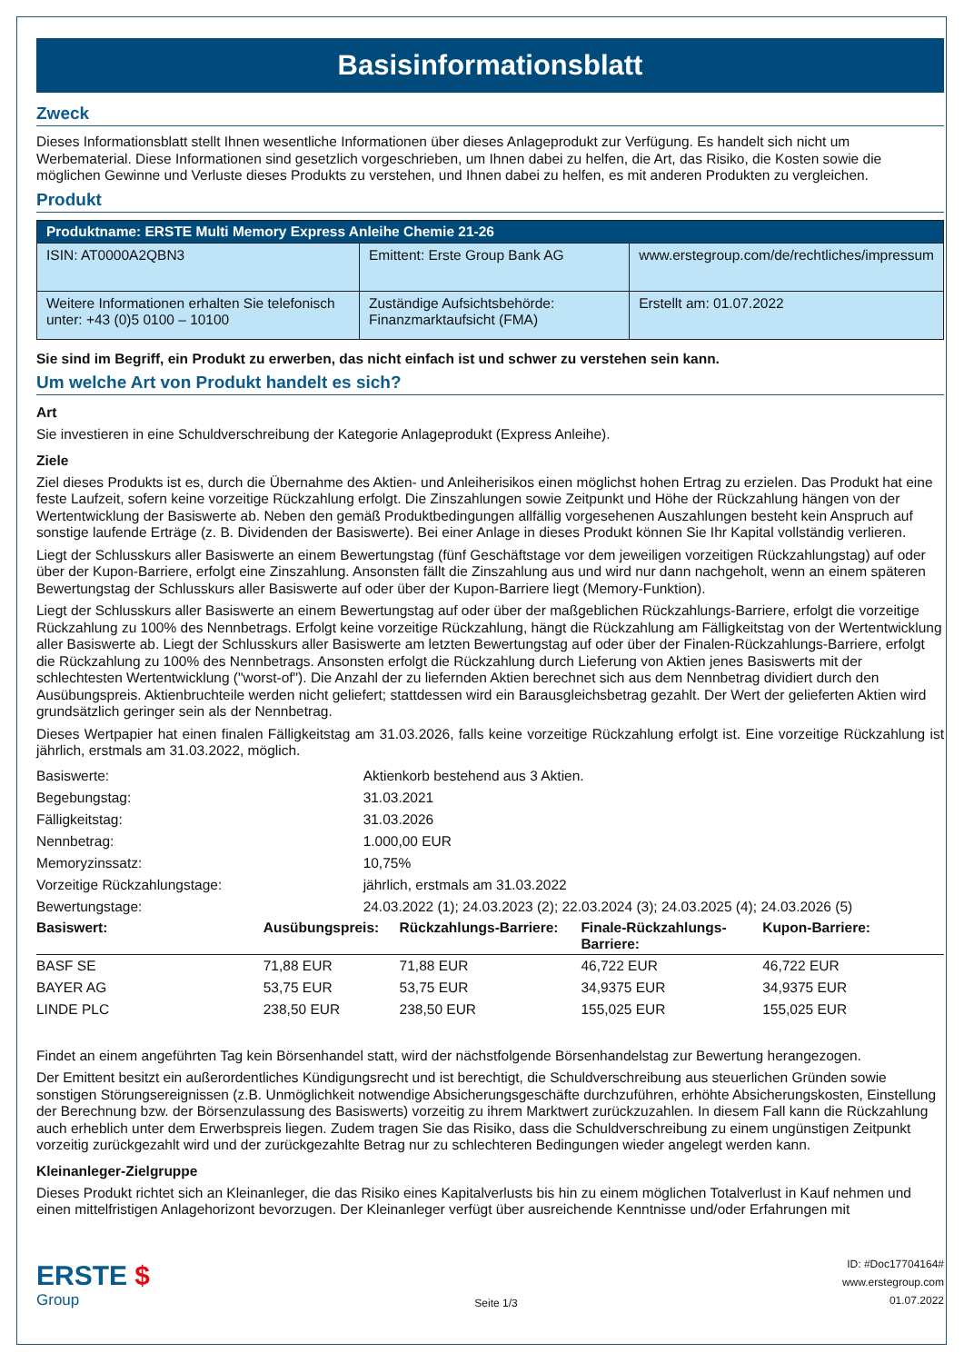Basisinformationsblatt
Zweck
Dieses Informationsblatt stellt Ihnen wesentliche Informationen über dieses Anlageprodukt zur Verfügung. Es handelt sich nicht um Werbematerial. Diese Informationen sind gesetzlich vorgeschrieben, um Ihnen dabei zu helfen, die Art, das Risiko, die Kosten sowie die möglichen Gewinne und Verluste dieses Produkts zu verstehen, und Ihnen dabei zu helfen, es mit anderen Produkten zu vergleichen.
Produkt
| Produktname: ERSTE Multi Memory Express Anleihe Chemie 21-26 | | |
| --- | --- | --- |
| ISIN: AT0000A2QBN3 | Emittent: Erste Group Bank AG | www.erstegroup.com/de/rechtliches/impressum |
| Weitere Informationen erhalten Sie telefonisch unter: +43 (0)5 0100 – 10100 | Zuständige Aufsichtsbehörde: Finanzmarktaufsicht (FMA) | Erstellt am: 01.07.2022 |
Sie sind im Begriff, ein Produkt zu erwerben, das nicht einfach ist und schwer zu verstehen sein kann.
Um welche Art von Produkt handelt es sich?
Art
Sie investieren in eine Schuldverschreibung der Kategorie Anlageprodukt (Express Anleihe).
Ziele
Ziel dieses Produkts ist es, durch die Übernahme des Aktien- und Anleiherisikos einen möglichst hohen Ertrag zu erzielen. Das Produkt hat eine feste Laufzeit, sofern keine vorzeitige Rückzahlung erfolgt. Die Zinszahlungen sowie Zeitpunkt und Höhe der Rückzahlung hängen von der Wertentwicklung der Basiswerte ab. Neben den gemäß Produktbedingungen allfällig vorgesehenen Auszahlungen besteht kein Anspruch auf sonstige laufende Erträge (z. B. Dividenden der Basiswerte). Bei einer Anlage in dieses Produkt können Sie Ihr Kapital vollständig verlieren.
Liegt der Schlusskurs aller Basiswerte an einem Bewertungstag (fünf Geschäftstage vor dem jeweiligen vorzeitigen Rückzahlungstag) auf oder über der Kupon-Barriere, erfolgt eine Zinszahlung. Ansonsten fällt die Zinszahlung aus und wird nur dann nachgeholt, wenn an einem späteren Bewertungstag der Schlusskurs aller Basiswerte auf oder über der Kupon-Barriere liegt (Memory-Funktion).
Liegt der Schlusskurs aller Basiswerte an einem Bewertungstag auf oder über der maßgeblichen Rückzahlungs-Barriere, erfolgt die vorzeitige Rückzahlung zu 100% des Nennbetrags. Erfolgt keine vorzeitige Rückzahlung, hängt die Rückzahlung am Fälligkeitstag von der Wertentwicklung aller Basiswerte ab. Liegt der Schlusskurs aller Basiswerte am letzten Bewertungstag auf oder über der Finalen-Rückzahlungs-Barriere, erfolgt die Rückzahlung zu 100% des Nennbetrags. Ansonsten erfolgt die Rückzahlung durch Lieferung von Aktien jenes Basiswerts mit der schlechtesten Wertentwicklung ("worst-of"). Die Anzahl der zu liefernden Aktien berechnet sich aus dem Nennbetrag dividiert durch den Ausübungspreis. Aktienbruchteile werden nicht geliefert; stattdessen wird ein Barausgleichsbetrag gezahlt. Der Wert der gelieferten Aktien wird grundsätzlich geringer sein als der Nennbetrag.
Dieses Wertpapier hat einen finalen Fälligkeitstag am 31.03.2026, falls keine vorzeitige Rückzahlung erfolgt ist. Eine vorzeitige Rückzahlung ist jährlich, erstmals am 31.03.2022, möglich.
| Basiswerte: | Aktienkorb bestehend aus 3 Aktien. |
| Begebungstag: | 31.03.2021 |
| Fälligkeitstag: | 31.03.2026 |
| Nennbetrag: | 1.000,00 EUR |
| Memoryzinssatz: | 10,75% |
| Vorzeitige Rückzahlungstage: | jährlich, erstmals am 31.03.2022 |
| Bewertungstage: | 24.03.2022 (1); 24.03.2023 (2); 22.03.2024 (3); 24.03.2025 (4); 24.03.2026 (5) |
| Basiswert: | Ausübungspreis: | Rückzahlungs-Barriere: | Finale-Rückzahlungs-Barriere: | Kupon-Barriere: |
| --- | --- | --- | --- | --- |
| BASF SE | 71,88 EUR | 71,88 EUR | 46,722 EUR | 46,722 EUR |
| BAYER AG | 53,75 EUR | 53,75 EUR | 34,9375 EUR | 34,9375 EUR |
| LINDE PLC | 238,50 EUR | 238,50 EUR | 155,025 EUR | 155,025 EUR |
Findet an einem angeführten Tag kein Börsenhandel statt, wird der nächstfolgende Börsenhandelstag zur Bewertung herangezogen.
Der Emittent besitzt ein außerordentliches Kündigungsrecht und ist berechtigt, die Schuldverschreibung aus steuerlichen Gründen sowie sonstigen Störungsereignissen (z.B. Unmöglichkeit notwendige Absicherungsgeschäfte durchzuführen, erhöhte Absicherungskosten, Einstellung der Berechnung bzw. der Börsenzulassung des Basiswerts) vorzeitig zu ihrem Marktwert zurückzuzahlen. In diesem Fall kann die Rückzahlung auch erheblich unter dem Erwerbspreis liegen. Zudem tragen Sie das Risiko, dass die Schuldverschreibung zu einem ungünstigen Zeitpunkt vorzeitig zurückgezahlt wird und der zurückgezahlte Betrag nur zu schlechteren Bedingungen wieder angelegt werden kann.
Kleinanleger-Zielgruppe
Dieses Produkt richtet sich an Kleinanleger, die das Risiko eines Kapitalverlusts bis hin zu einem möglichen Totalverlust in Kauf nehmen und einen mittelfristigen Anlagehorizont bevorzugen. Der Kleinanleger verfügt über ausreichende Kenntnisse und/oder Erfahrungen mit
ERSTE $
Group
Seite 1/3
ID: #Doc17704164#
www.erstegroup.com
01.07.2022